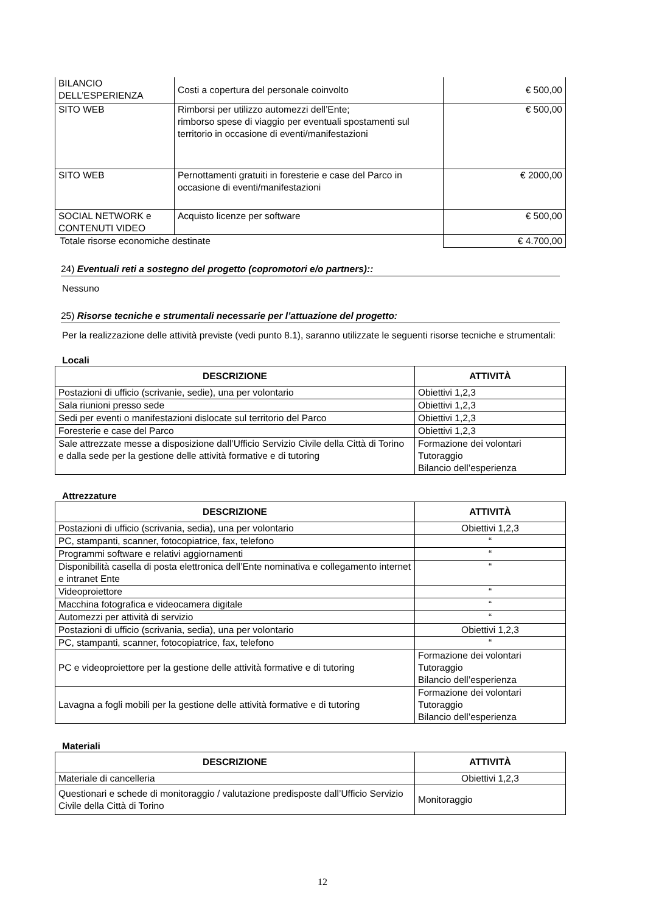| BILANCIO DELL’ESPERIENZA | Costi a copertura del personale coinvolto | € 500,00 |
| SITO WEB | Rimborsi per utilizzo automezzi dell’Ente; rimborso spese di viaggio per eventuali spostamenti sul territorio in occasione di eventi/manifestazioni | € 500,00 |
| SITO WEB | Pernottamenti gratuiti in foresterie e case del Parco in occasione di eventi/manifestazioni | € 2000,00 |
| SOCIAL NETWORK e CONTENUTI VIDEO | Acquisto licenze per software | € 500,00 |
| Totale risorse economiche destinate | | € 4.700,00 |
24) Eventuali reti a sostegno del progetto (copromotori e/o partners)::
Nessuno
25) Risorse tecniche e strumentali necessarie per l’attuazione del progetto:
Per la realizzazione delle attività previste (vedi punto 8.1), saranno utilizzate le seguenti risorse tecniche e strumentali:
Locali
| DESCRIZIONE | ATTIVITÀ |
| --- | --- |
| Postazioni di ufficio (scrivanie, sedie), una per volontario | Obiettivi 1,2,3 |
| Sala riunioni presso sede | Obiettivi 1,2,3 |
| Sedi per eventi o manifestazioni dislocate sul territorio del Parco | Obiettivi 1,2,3 |
| Foresterie e case del Parco | Obiettivi 1,2,3 |
| Sale attrezzate messe a disposizione dall’Ufficio Servizio Civile della Città di Torino e dalla sede per la gestione delle attività formative e di tutoring | Formazione dei volontari Tutoraggio Bilancio dell’esperienza |
Attrezzature
| DESCRIZIONE | ATTIVITÀ |
| --- | --- |
| Postazioni di ufficio (scrivania, sedia), una per volontario | Obiettivi 1,2,3 |
| PC, stampanti, scanner, fotocopiatrice, fax, telefono | “ |
| Programmi software e relativi aggiornamenti | “ |
| Disponibilità casella di posta elettronica dell’Ente nominativa e collegamento internet e intranet Ente | “ |
| Videoproiettore | “ |
| Macchina fotografica e videocamera digitale | “ |
| Automezzi per attività di servizio | “ |
| Postazioni di ufficio (scrivania, sedia), una per volontario | Obiettivi 1,2,3 |
| PC, stampanti, scanner, fotocopiatrice, fax, telefono | “ |
| PC e videoproiettore per la gestione delle attività formative e di tutoring | Formazione dei volontari Tutoraggio Bilancio dell’esperienza |
| Lavagna a fogli mobili per la gestione delle attività formative e di tutoring | Formazione dei volontari Tutoraggio Bilancio dell’esperienza |
Materiali
| DESCRIZIONE | ATTIVITÀ |
| --- | --- |
| Materiale di cancelleria | Obiettivi 1,2,3 |
| Questionari e schede di monitoraggio / valutazione predisposte dall’Ufficio Servizio Civile della Città di Torino | Monitoraggio |
12